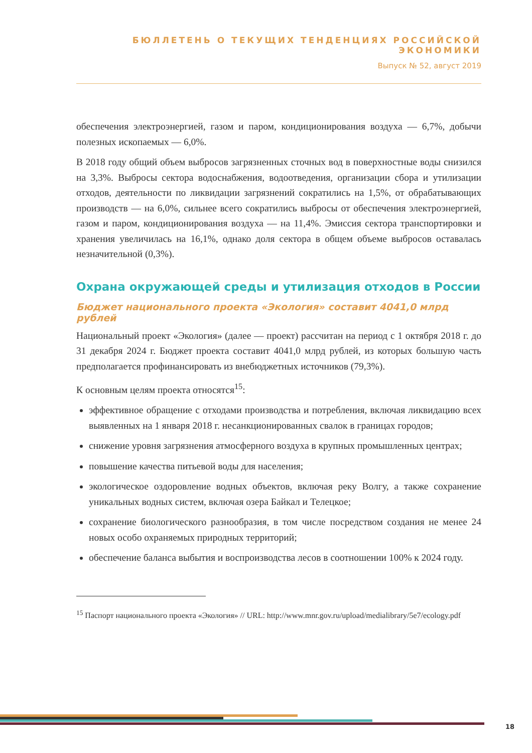БЮЛЛЕТЕНЬ О ТЕКУЩИХ ТЕНДЕНЦИЯХ РОССИЙСКОЙ ЭКОНОМИКИ
Выпуск № 52, август 2019
обеспечения электроэнергией, газом и паром, кондиционирования воздуха — 6,7%, добычи полезных ископаемых — 6,0%.
В 2018 году общий объем выбросов загрязненных сточных вод в поверхностные воды снизился на 3,3%. Выбросы сектора водоснабжения, водоотведения, организации сбора и утилизации отходов, деятельности по ликвидации загрязнений сократились на 1,5%, от обрабатывающих производств — на 6,0%, сильнее всего сократились выбросы от обеспечения электроэнергией, газом и паром, кондиционирования воздуха — на 11,4%. Эмиссия сектора транспортировки и хранения увеличилась на 16,1%, однако доля сектора в общем объеме выбросов оставалась незначительной (0,3%).
Охрана окружающей среды и утилизация отходов в России
Бюджет национального проекта «Экология» составит 4041,0 млрд рублей
Национальный проект «Экология» (далее — проект) рассчитан на период с 1 октября 2018 г. до 31 декабря 2024 г. Бюджет проекта составит 4041,0 млрд рублей, из которых большую часть предполагается профинансировать из внебюджетных источников (79,3%).
К основным целям проекта относятся<sup>15</sup>:
эффективное обращение с отходами производства и потребления, включая ликвидацию всех выявленных на 1 января 2018 г. несанкционированных свалок в границах городов;
снижение уровня загрязнения атмосферного воздуха в крупных промышленных центрах;
повышение качества питьевой воды для населения;
экологическое оздоровление водных объектов, включая реку Волгу, а также сохранение уникальных водных систем, включая озера Байкал и Телецкое;
сохранение биологического разнообразия, в том числе посредством создания не менее 24 новых особо охраняемых природных территорий;
обеспечение баланса выбытия и воспроизводства лесов в соотношении 100% к 2024 году.
<sup>15</sup> Паспорт национального проекта «Экология» // URL: http://www.mnr.gov.ru/upload/medialibrary/5e7/ecology.pdf
18